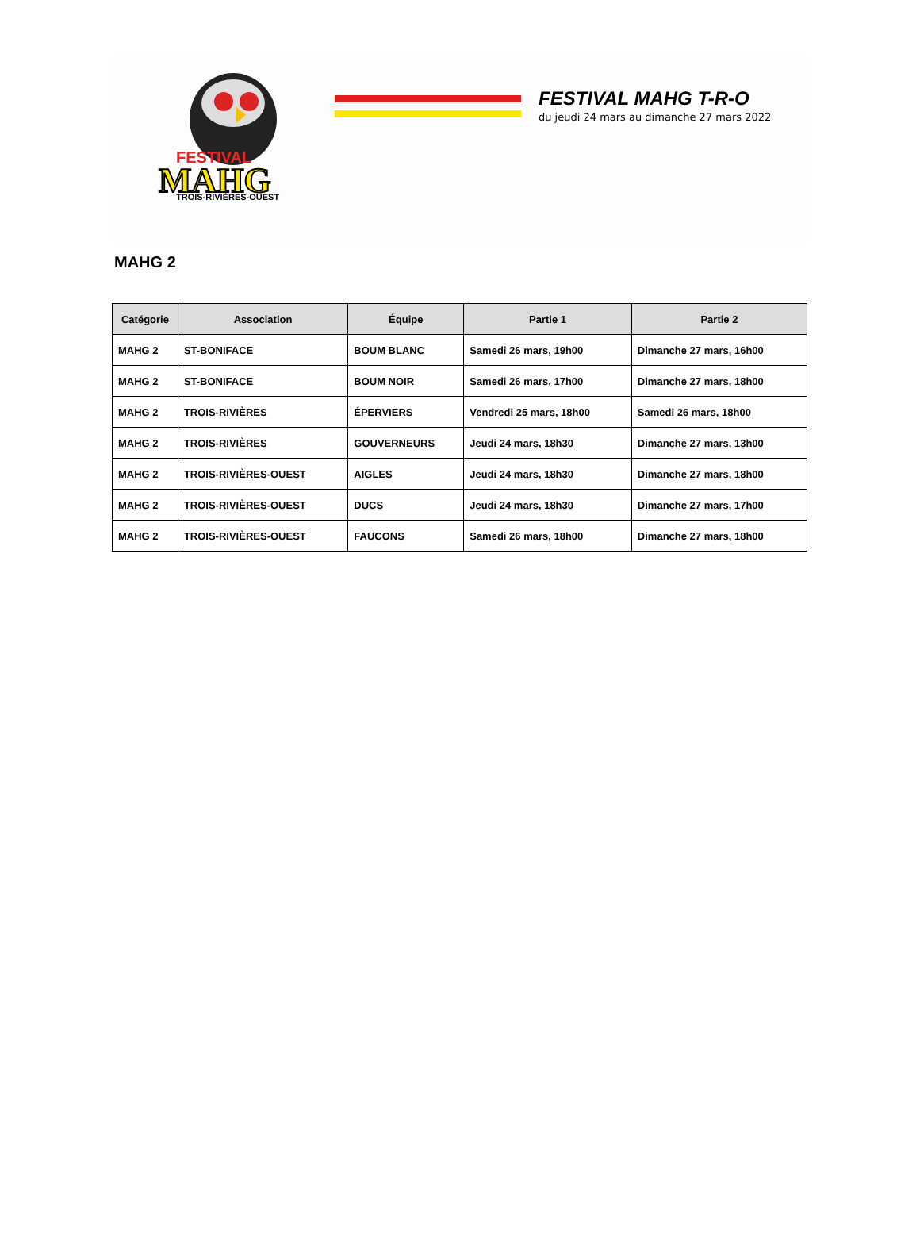FESTIVAL
MAHG
TROIS-RIVIÈRES-OUEST
FESTIVAL MAHG T-R-O
du jeudi 24 mars au dimanche 27 mars 2022
MAHG 2
| Catégorie | Association | Équipe | Partie 1 | Partie 2 |
| --- | --- | --- | --- | --- |
| MAHG 2 | ST-BONIFACE | BOUM BLANC | Samedi 26 mars, 19h00 | Dimanche 27 mars, 16h00 |
| MAHG 2 | ST-BONIFACE | BOUM NOIR | Samedi 26 mars, 17h00 | Dimanche 27 mars, 18h00 |
| MAHG 2 | TROIS-RIVIÈRES | ÉPERVIERS | Vendredi 25 mars, 18h00 | Samedi 26 mars, 18h00 |
| MAHG 2 | TROIS-RIVIÈRES | GOUVERNEURS | Jeudi 24 mars, 18h30 | Dimanche 27 mars, 13h00 |
| MAHG 2 | TROIS-RIVIÈRES-OUEST | AIGLES | Jeudi 24 mars, 18h30 | Dimanche 27 mars, 18h00 |
| MAHG 2 | TROIS-RIVIÈRES-OUEST | DUCS | Jeudi 24 mars, 18h30 | Dimanche 27 mars, 17h00 |
| MAHG 2 | TROIS-RIVIÈRES-OUEST | FAUCONS | Samedi 26 mars, 18h00 | Dimanche 27 mars, 18h00 |